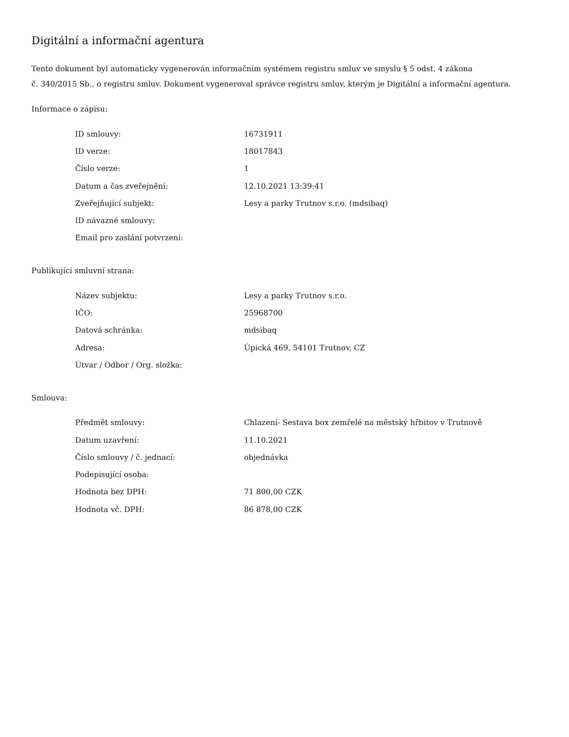Digitální a informační agentura
Tento dokument byl automaticky vygenerován informačním systémem registru smluv ve smyslu § 5 odst. 4 zákona
č. 340/2015 Sb., o registru smluv. Dokument vygeneroval správce registru smluv, kterým je Digitální a informační agentura.
Informace o zápisu:
| ID smlouvy: | 16731911 |
| ID verze: | 18017843 |
| Číslo verze: | 1 |
| Datum a čas zveřejnění: | 12.10.2021 13:39:41 |
| Zveřejňující subjekt: | Lesy a parky Trutnov s.r.o. (mdsibaq) |
| ID návazné smlouvy: | |
| Email pro zaslání potvrzení: | |
Publikující smluvní strana:
| Název subjektu: | Lesy a parky Trutnov s.r.o. |
| IČO: | 25968700 |
| Datová schránka: | mdsibaq |
| Adresa: | Úpická 469, 54101 Trutnov, CZ |
| Útvar / Odbor / Org. složka: | |
Smlouva:
| Předmět smlouvy: | Chlazení- Sestava box zemřelé na městský hřbitov v Trutnově |
| Datum uzavření: | 11.10.2021 |
| Číslo smlouvy / č. jednací: | objednávka |
| Podepisující osoba: | |
| Hodnota bez DPH: | 71 800,00 CZK |
| Hodnota vč. DPH: | 86 878,00 CZK |